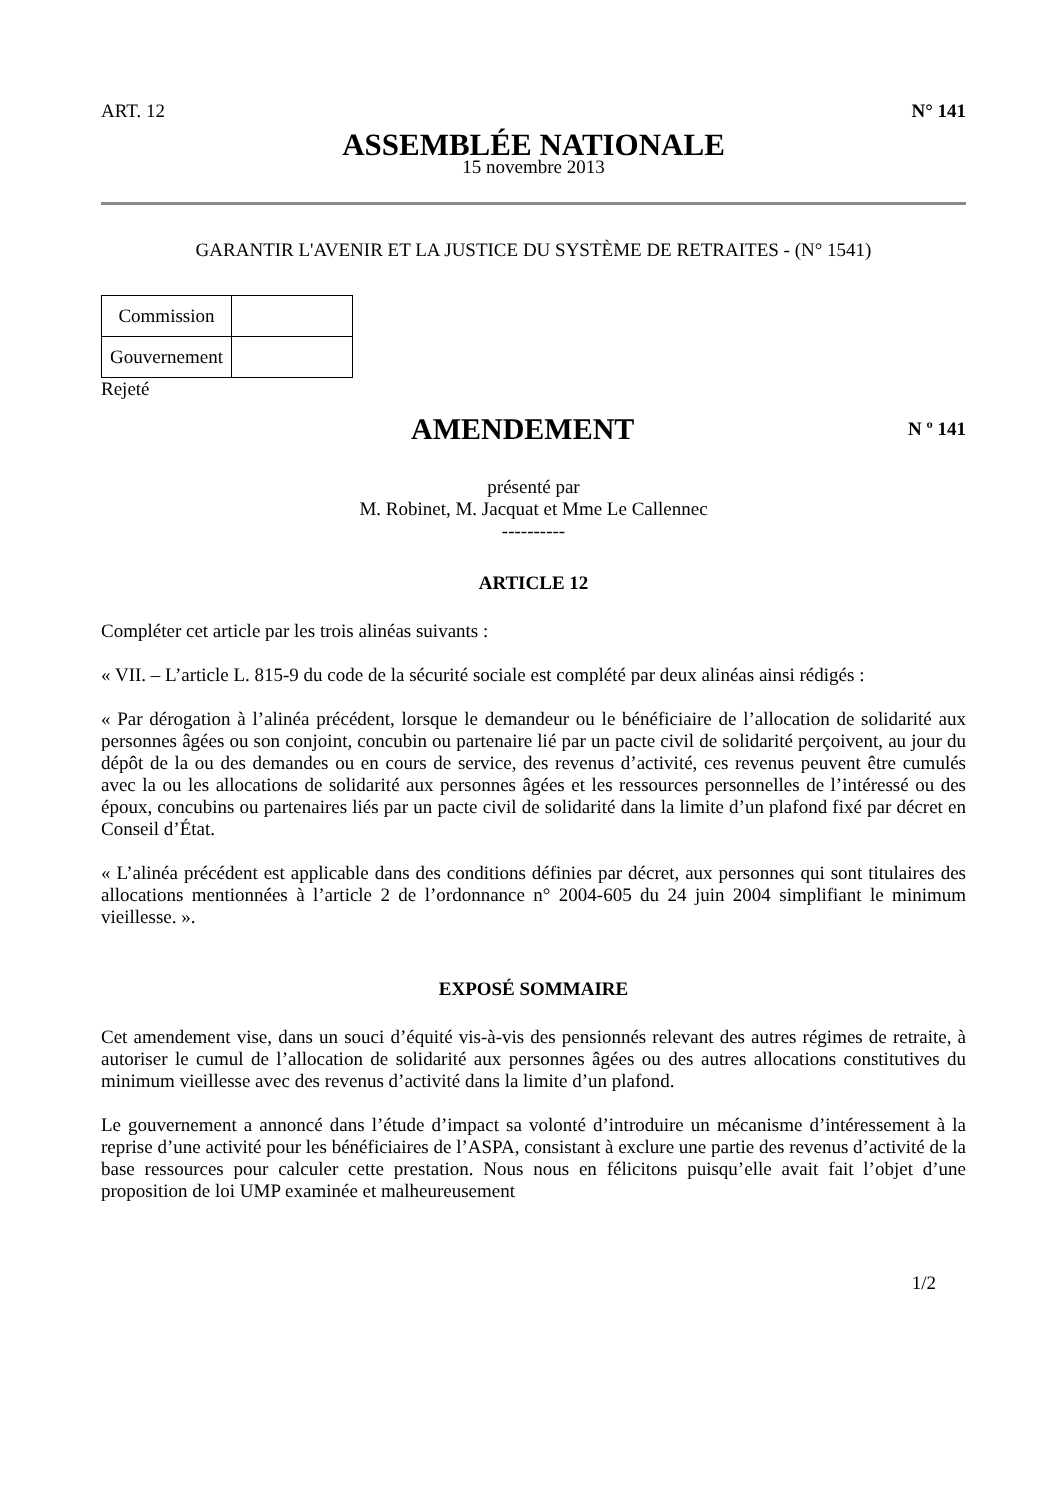ART. 12 N° 141
ASSEMBLÉE NATIONALE
15 novembre 2013
GARANTIR L'AVENIR ET LA JUSTICE DU SYSTÈME DE RETRAITES - (N° 1541)
| Commission | |
| Gouvernement | |
Rejeté
AMENDEMENT
N º 141
présenté par
M. Robinet, M. Jacquat et Mme Le Callennec
----------
ARTICLE 12
Compléter cet article par les trois alinéas suivants :
« VII. – L’article L. 815-9 du code de la sécurité sociale est complété par deux alinéas ainsi rédigés :
« Par dérogation à l’alinéa précédent, lorsque le demandeur ou le bénéficiaire de l’allocation de solidarité aux personnes âgées ou son conjoint, concubin ou partenaire lié par un pacte civil de solidarité perçoivent, au jour du dépôt de la ou des demandes ou en cours de service, des revenus d’activité, ces revenus peuvent être cumulés avec la ou les allocations de solidarité aux personnes âgées et les ressources personnelles de l’intéressé ou des époux, concubins ou partenaires liés par un pacte civil de solidarité dans la limite d’un plafond fixé par décret en Conseil d’État.
« L’alinéa précédent est applicable dans des conditions définies par décret, aux personnes qui sont titulaires des allocations mentionnées à l’article 2 de l’ordonnance n° 2004-605 du 24 juin 2004 simplifiant le minimum vieillesse. ».
EXPOSÉ SOMMAIRE
Cet amendement vise, dans un souci d’équité vis-à-vis des pensionnés relevant des autres régimes de retraite, à autoriser le cumul de l’allocation de solidarité aux personnes âgées ou des autres allocations constitutives du minimum vieillesse avec des revenus d’activité dans la limite d’un plafond.
Le gouvernement a annoncé dans l’étude d’impact sa volonté d’introduire un mécanisme d’intéressement à la reprise d’une activité pour les bénéficiaires de l’ASPA, consistant à exclure une partie des revenus d’activité de la base ressources pour calculer cette prestation. Nous nous en félicitons puisqu’elle avait fait l’objet d’une proposition de loi UMP examinée et malheureusement
1/2